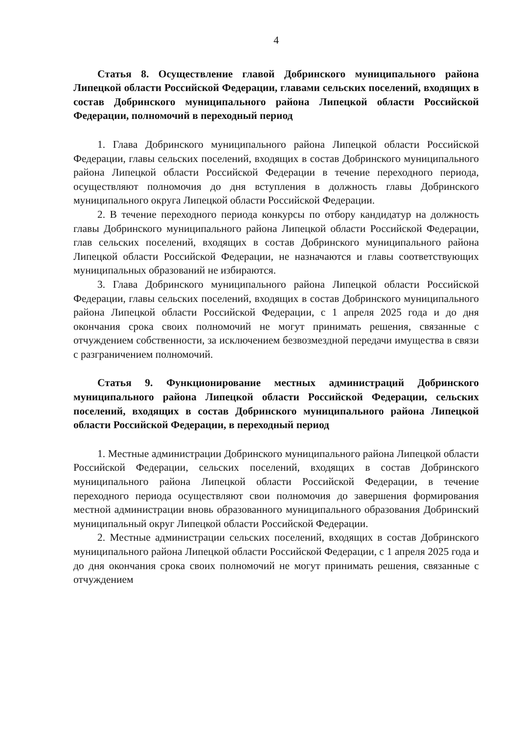4
Статья 8. Осуществление главой Добринского муниципального района Липецкой области Российской Федерации, главами сельских поселений, входящих в состав Добринского муниципального района Липецкой области Российской Федерации, полномочий в переходный период
1. Глава Добринского муниципального района Липецкой области Российской Федерации, главы сельских поселений, входящих в состав Добринского муниципального района Липецкой области Российской Федерации в течение переходного периода, осуществляют полномочия до дня вступления в должность главы Добринского муниципального округа Липецкой области Российской Федерации.
2. В течение переходного периода конкурсы по отбору кандидатур на должность главы Добринского муниципального района Липецкой области Российской Федерации, глав сельских поселений, входящих в состав Добринского муниципального района Липецкой области Российской Федерации, не назначаются и главы соответствующих муниципальных образований не избираются.
3. Глава Добринского муниципального района Липецкой области Российской Федерации, главы сельских поселений, входящих в состав Добринского муниципального района Липецкой области Российской Федерации, с 1 апреля 2025 года и до дня окончания срока своих полномочий не могут принимать решения, связанные с отчуждением собственности, за исключением безвозмездной передачи имущества в связи с разграничением полномочий.
Статья 9. Функционирование местных администраций Добринского муниципального района Липецкой области Российской Федерации, сельских поселений, входящих в состав Добринского муниципального района Липецкой области Российской Федерации, в переходный период
1. Местные администрации Добринского муниципального района Липецкой области Российской Федерации, сельских поселений, входящих в состав Добринского муниципального района Липецкой области Российской Федерации, в течение переходного периода осуществляют свои полномочия до завершения формирования местной администрации вновь образованного муниципального образования Добринский муниципальный округ Липецкой области Российской Федерации.
2. Местные администрации сельских поселений, входящих в состав Добринского муниципального района Липецкой области Российской Федерации, с 1 апреля 2025 года и до дня окончания срока своих полномочий не могут принимать решения, связанные с отчуждением